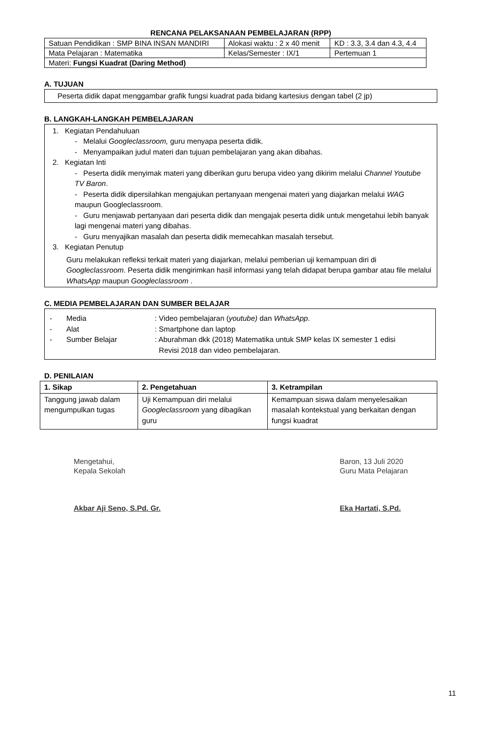RENCANA PELAKSANAAN PEMBELAJARAN (RPP)
| Satuan Pendidikan : SMP BINA INSAN MANDIRI | Alokasi waktu : 2 x 40 menit | KD : 3.3, 3.4 dan 4.3, 4.4 |
| Mata Pelajaran : Matematika | Kelas/Semester : IX/1 | Pertemuan 1 |
| Materi: Fungsi Kuadrat (Daring Method) | | |
A. TUJUAN
Peserta didik dapat menggambar grafik fungsi kuadrat pada bidang kartesius dengan tabel (2 jp)
B. LANGKAH-LANGKAH PEMBELAJARAN
1. Kegiatan Pendahuluan
- Melalui Googleclassroom, guru menyapa peserta didik.
- Menyampaikan judul materi dan tujuan pembelajaran yang akan dibahas.
2. Kegiatan Inti
- Peserta didik menyimak materi yang diberikan guru berupa video yang dikirim melalui Channel Youtube TV Baron.
- Peserta didik dipersilahkan mengajukan pertanyaan mengenai materi yang diajarkan melalui WAG maupun Googleclassroom.
- Guru menjawab pertanyaan dari peserta didik dan mengajak peserta didik untuk mengetahui lebih banyak lagi mengenai materi yang dibahas.
- Guru menyajikan masalah dan peserta didik memecahkan masalah tersebut.
3. Kegiatan Penutup
Guru melakukan refleksi terkait materi yang diajarkan, melalui pemberian uji kemampuan diri di Googleclassroom. Peserta didik mengirimkan hasil informasi yang telah didapat berupa gambar atau file melalui WhatsApp maupun Googleclassroom .
C. MEDIA PEMBELAJARAN DAN SUMBER BELAJAR
- Media: Video pembelajaran (youtube) dan WhatsApp.
- Alat: Smartphone dan laptop
- Sumber Belajar: Aburahman dkk (2018) Matematika untuk SMP kelas IX semester 1 edisi
Revisi 2018 dan video pembelajaran.
D. PENILAIAN
| 1. Sikap | 2. Pengetahuan | 3. Ketrampilan |
| --- | --- | --- |
| Tanggung jawab dalam mengumpulkan tugas | Uji Kemampuan diri melalui Googleclassroom yang dibagikan guru | Kemampuan siswa dalam menyelesaikan masalah kontekstual yang berkaitan dengan fungsi kuadrat |
Mengetahui,
Kepala Sekolah
Akbar Aji Seno, S.Pd. Gr.
Baron, 13 Juli 2020
Guru Mata Pelajaran
Eka Hartati, S.Pd.
11